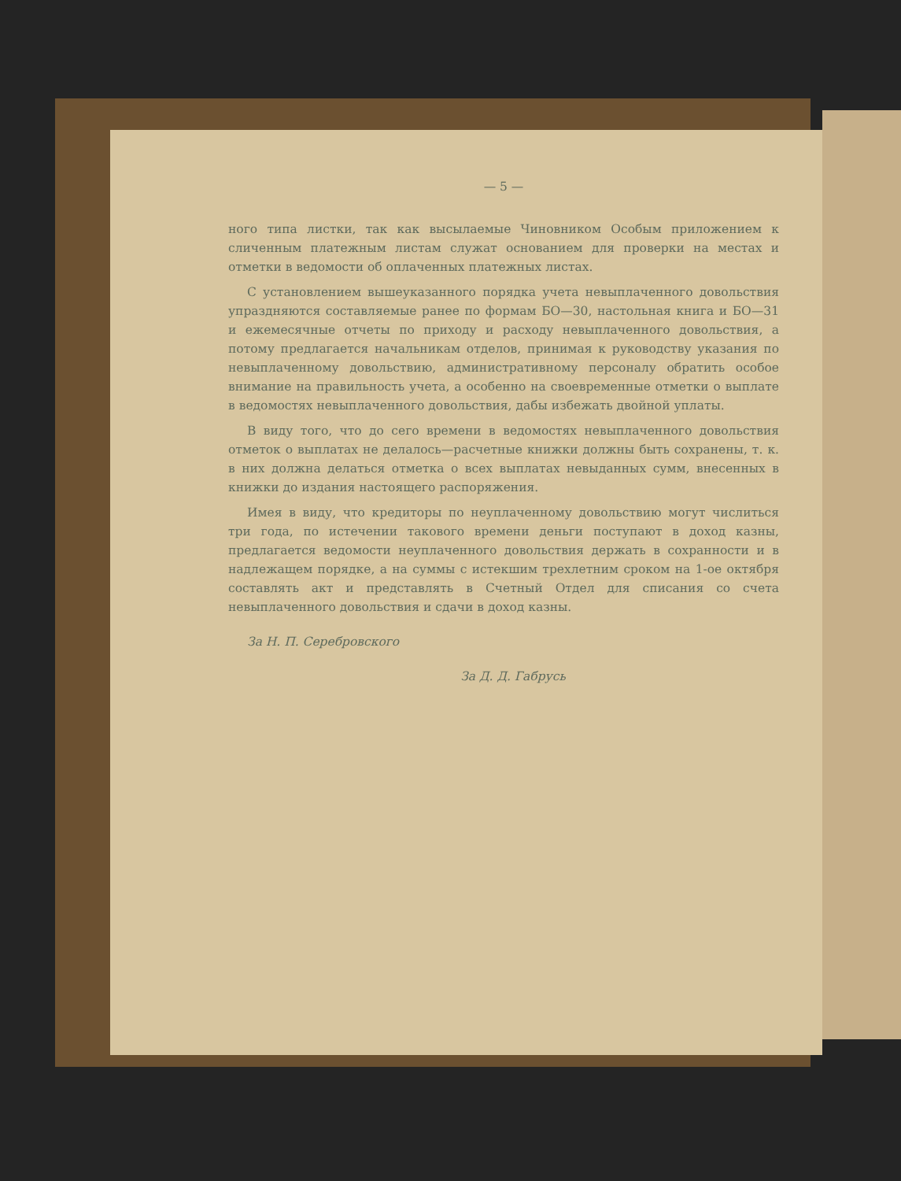— 5 —
ного типа листки, так как высылаемые Чиновником Особым приложением к сличенным платежным листам служат основанием для проверки на местах и отметки в ведомости об оплаченных платежных листах.
С установлением вышеуказанного порядка учета невыплаченного довольствия упраздняются составляемые ранее по формам БО—30, настольная книга и БО—31 и ежемесячные отчеты по приходу и расходу невыплаченного довольствия, а потому предлагается начальникам отделов, принимая к руководству указания по невыплаченному довольствию, административному персоналу обратить особое внимание на правильность учета, а особенно на своевременные отметки о выплате в ведомостях невыплаченного довольствия, дабы избежать двойной уплаты.
В виду того, что до сего времени в ведомостях невыплаченного довольствия отметок о выплатах не делалось—расчетные книжки должны быть сохранены, т. к. в них должна делаться отметка о всех выплатах невыданных сумм, внесенных в книжки до издания настоящего распоряжения.
Имея в виду, что кредиторы по неуплаченному довольствию могут числиться три года, по истечении такового времени деньги поступают в доход казны, предлагается ведомости неуплаченного довольствия держать в сохранности и в надлежащем порядке, а на суммы с истекшим трехлетним сроком на 1-ое октября составлять акт и представлять в Счетный Отдел для списания со счета невыплаченного довольствия и сдачи в доход казны.
За Н. П. Серебровского
За Д. Д. Габрусь